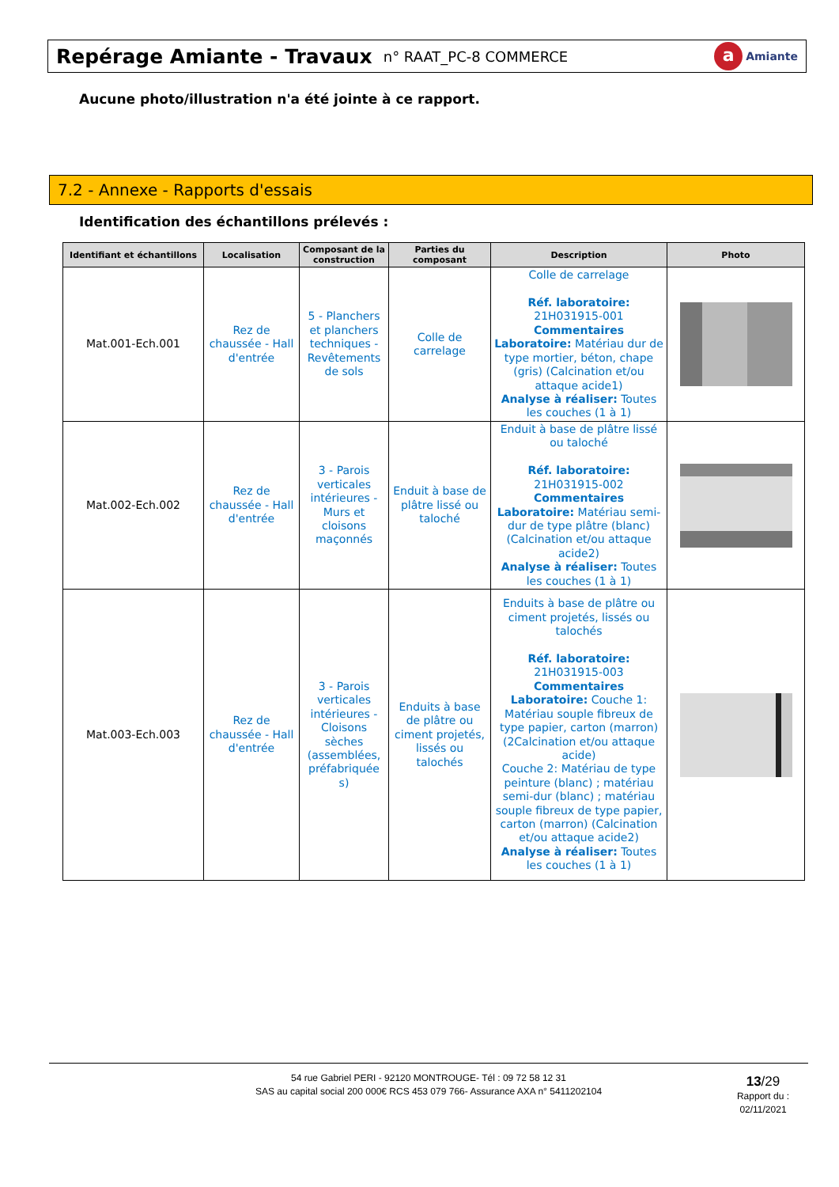Repérage Amiante - Travaux
n° RAAT_PC-8 COMMERCE
a Amiante
Aucune photo/illustration n'a été jointe à ce rapport.
7.2 - Annexe - Rapports d'essais
Identification des échantillons prélevés :
| Identifiant et échantillons | Localisation | Composant de la construction | Parties du composant | Description | Photo |
| --- | --- | --- | --- | --- | --- |
| Mat.001-Ech.001 | Rez de chaussée - Hall d'entrée | 5 - Planchers et planchers techniques - Revêtements de sols | Colle de carrelage | Colle de carrelage Réf. laboratoire: 21H031915-001 Commentaires Laboratoire: Matériau dur de type mortier, béton, chape (gris) (Calcination et/ou attaque acide1) Analyse à réaliser: Toutes les couches (1 à 1) | |
| Mat.002-Ech.002 | Rez de chaussée - Hall d'entrée | 3 - Parois verticales intérieures - Murs et cloisons maçonnés | Enduit à base de plâtre lissé ou taloché | Enduit à base de plâtre lissé ou taloché Réf. laboratoire: 21H031915-002 Commentaires Laboratoire: Matériau semi-dur de type plâtre (blanc) (Calcination et/ou attaque acide2) Analyse à réaliser: Toutes les couches (1 à 1) | |
| Mat.003-Ech.003 | Rez de chaussée - Hall d'entrée | 3 - Parois verticales intérieures - Cloisons sèches (assemblées, préfabriquée s) | Enduits à base de plâtre ou ciment projetés, lissés ou talochés | Enduits à base de plâtre ou ciment projetés, lissés ou talochés Réf. laboratoire: 21H031915-003 Commentaires Laboratoire: Couche 1: Matériau souple fibreux de type papier, carton (marron) (2Calcination et/ou attaque acide) Couche 2: Matériau de type peinture (blanc) ; matériau semi-dur (blanc) ; matériau souple fibreux de type papier, carton (marron) (Calcination et/ou attaque acide2) Analyse à réaliser: Toutes les couches (1 à 1) | |
54 rue Gabriel PERI - 92120 MONTROUGE- Tél : 09 72 58 12 31
SAS au capital social 200 000€ RCS 453 079 766- Assurance AXA n° 5411202104
13/29
Rapport du :
02/11/2021